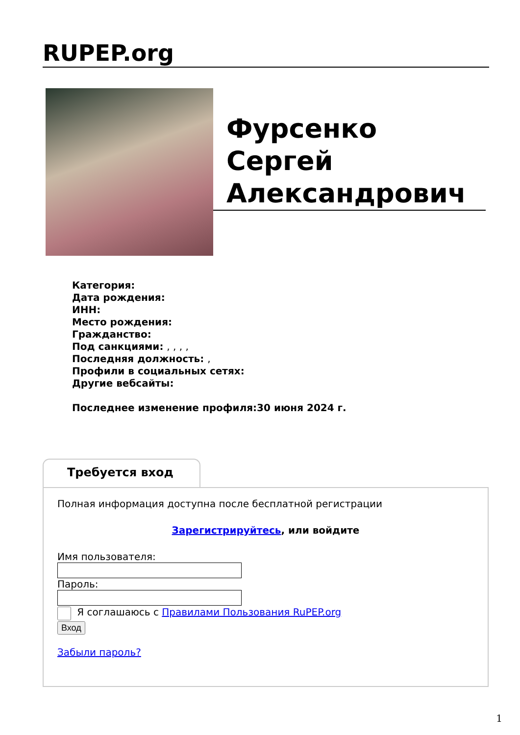RUPEP.org
Фурсенко Сергей Александрович
Категория:
Дата рождения:
ИНН:
Место рождения:
Гражданство:
Под санкциями: , , , ,
Последняя должность: ,
Профили в социальных сетях:
Другие вебсайты:
Последнее изменение профиля:30 июня 2024 г.
Требуется вход
Полная информация доступна после бесплатной регистрации
Зарегистрируйтесь, или войдите
Имя пользователя:
Пароль:
Я соглашаюсь с Правилами Пользования RuPEP.org
Вход
Забыли пароль?
1